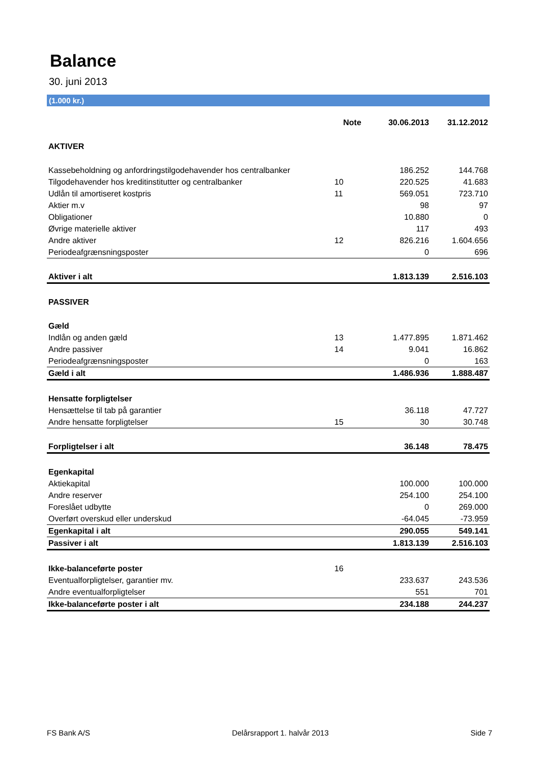Balance
30. juni 2013
(1.000 kr.)
| | Note | 30.06.2013 | 31.12.2012 |
| --- | --- | --- | --- |
| AKTIVER | | | |
| Kassebeholdning og anfordringstilgodehavender hos centralbanker | | 186.252 | 144.768 |
| Tilgodehavender hos kreditinstitutter og centralbanker | 10 | 220.525 | 41.683 |
| Udlån til amortiseret kostpris | 11 | 569.051 | 723.710 |
| Aktier m.v | | 98 | 97 |
| Obligationer | | 10.880 | 0 |
| Øvrige materielle aktiver | | 117 | 493 |
| Andre aktiver | 12 | 826.216 | 1.604.656 |
| Periodeafgrænsningsposter | | 0 | 696 |
| Aktiver i alt | | 1.813.139 | 2.516.103 |
| PASSIVER | | | |
| Gæld | | | |
| Indlån og anden gæld | 13 | 1.477.895 | 1.871.462 |
| Andre passiver | 14 | 9.041 | 16.862 |
| Periodeafgrænsningsposter | | 0 | 163 |
| Gæld i alt | | 1.486.936 | 1.888.487 |
| Hensatte forpligtelser | | | |
| Hensættelse til tab på garantier | | 36.118 | 47.727 |
| Andre hensatte forpligtelser | 15 | 30 | 30.748 |
| Forpligtelser i alt | | 36.148 | 78.475 |
| Egenkapital | | | |
| Aktiekapital | | 100.000 | 100.000 |
| Andre reserver | | 254.100 | 254.100 |
| Foreslået udbytte | | 0 | 269.000 |
| Overført overskud eller underskud | | -64.045 | -73.959 |
| Egenkapital i alt | | 290.055 | 549.141 |
| Passiver i alt | | 1.813.139 | 2.516.103 |
| Ikke-balanceførte poster | 16 | | |
| Eventualforpligtelser, garantier mv. | | 233.637 | 243.536 |
| Andre eventualforpligtelser | | 551 | 701 |
| Ikke-balanceførte poster i alt | | 234.188 | 244.237 |
FS Bank A/S Delårsrapport 1. halvår 2013 Side 7